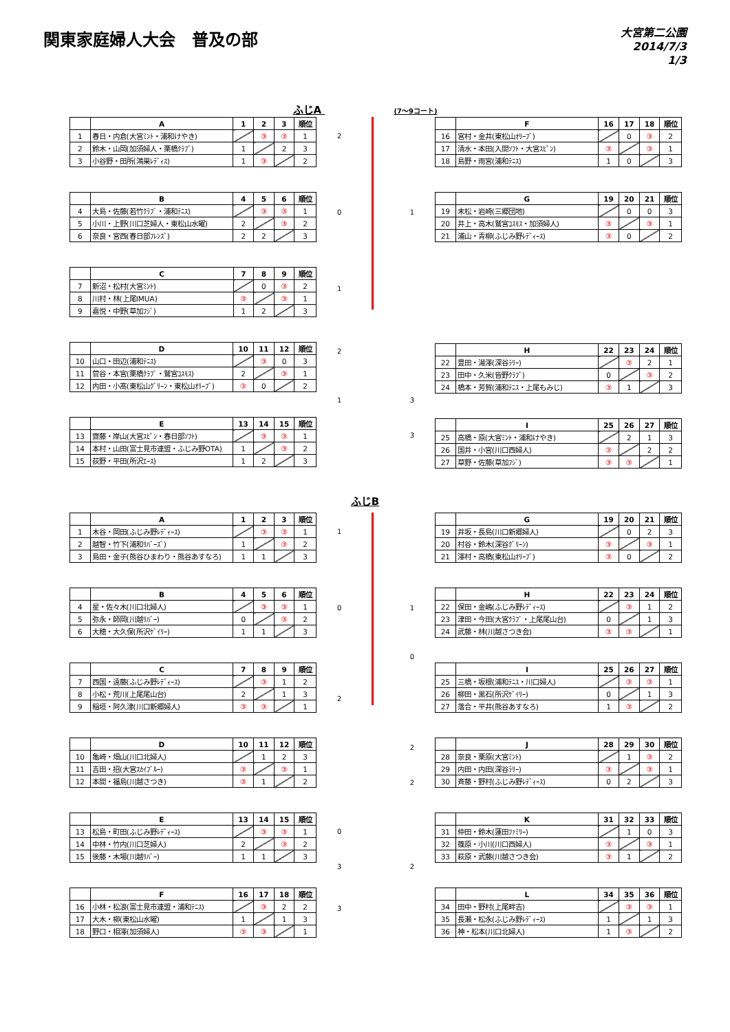関東家庭婦人大会　普及の部
大宮第二公園
2014/7/3
1/3
ふじA (7～9コート)
| | A | 1 | 2 | 3 | 順位 |
| --- | --- | --- | --- | --- | --- |
| 1 | 春日・内倉(大宮ﾐﾝﾄ・浦和けやき) | | ③ | ③ | 1 |
| 2 | 鈴木・山岡(加須婦人・栗橋ｸﾗﾌﾞ) | 1 | | 2 | 3 |
| 3 | 小谷野・田所(鴻巣ﾚﾃﾞｨｽ) | 1 | ③ | | 2 |
| | B | 4 | 5 | 6 | 順位 |
| --- | --- | --- | --- | --- | --- |
| 4 | 大島・佐藤(若竹ｸﾗﾌﾞ・浦和ﾃﾆｽ) | | ③ | ③ | 1 |
| 5 | 小川・上野(川口芝婦人・東松山水曜) | 2 | | ③ | 2 |
| 6 | 奈良・宮西(春日部ﾌﾚﾝｽﾞ) | 2 | 2 | | 3 |
| | C | 7 | 8 | 9 | 順位 |
| --- | --- | --- | --- | --- | --- |
| 7 | 新沼・松村(大宮ﾐﾝﾄ) | | 0 | ③ | 2 |
| 8 | 川村・林(上尾IMUA) | ③ | | ③ | 1 |
| 9 | 嘉悦・中野(草加ﾌｼﾞ) | 1 | 2 | | 3 |
| | D | 10 | 11 | 12 | 順位 |
| --- | --- | --- | --- | --- | --- |
| 10 | 山口・田辺(浦和ﾃﾆｽ) | | ③ | 0 | 3 |
| 11 | 菅谷・本宮(栗橋ｸﾗﾌﾞ・鷲宮ｺｽﾓｽ) | 2 | | ③ | 1 |
| 12 | 内田・小髙(東松山ｸﾞﾘｰﾝ・東松山ｵﾘｰﾌﾞ) | ③ | 0 | | 2 |
| | E | 13 | 14 | 15 | 順位 |
| --- | --- | --- | --- | --- | --- |
| 13 | 齋藤・岸山(大宮ｽﾋﾟﾝ・春日部ｿﾌﾄ) | | ③ | ③ | 1 |
| 14 | 本村・山田(富士見市連盟・ふじみ野OTA) | 1 | | ③ | 2 |
| 15 | 荻野・平田(所沢ｴｰｽ) | 1 | 2 | | 3 |
2
0 1
1
2
1 3
3
| | F | 16 | 17 | 18 | 順位 |
| --- | --- | --- | --- | --- | --- |
| 16 | 宮村・金井(東松山ｵﾘｰﾌﾞ) | | 0 | ③ | 2 |
| 17 | 清水・本田(入間ｿﾌﾄ・大宮ｽﾋﾟﾝ) | ③ | | ③ | 1 |
| 18 | 島野・雨宮(浦和ﾃﾆｽ) | 1 | 0 | | 3 |
| | G | 19 | 20 | 21 | 順位 |
| --- | --- | --- | --- | --- | --- |
| 19 | 末松・岩崎(三郷団地) | | 0 | 0 | 3 |
| 20 | 井上・高木(鷲宮ｺｽﾓｽ・加須婦人) | ③ | | ③ | 1 |
| 21 | 浦山・青柳(ふじみ野ﾚﾃﾞｨｰｽ) | ③ | 0 | | 2 |
| | H | 22 | 23 | 24 | 順位 |
| --- | --- | --- | --- | --- | --- |
| 22 | 豊田・湯澤(深谷ﾗﾘｰ) | | ③ | 2 | 1 |
| 23 | 田中・久米(皆野ｸﾗﾌﾞ) | 0 | | ③ | 2 |
| 24 | 橋本・芳賀(浦和ﾃﾆｽ・上尾もみじ) | ③ | 1 | | 3 |
| | I | 25 | 26 | 27 | 順位 |
| --- | --- | --- | --- | --- | --- |
| 25 | 高橋・原(大宮ﾐﾝﾄ・浦和けやき) | | 2 | 1 | 3 |
| 26 | 国井・小宮(川口西婦人) | ③ | | 2 | 2 |
| 27 | 草野・佐藤(草加ﾌｼﾞ) | ③ | ③ | | 1 |
ふじB
| | A | 1 | 2 | 3 | 順位 |
| --- | --- | --- | --- | --- | --- |
| 1 | 木谷・岡田(ふじみ野ﾚﾃﾞｨｰｽ) | | ③ | ③ | 1 |
| 2 | 越智・竹下(浦和ﾘﾊﾞｰｽﾞ) | 1 | | ③ | 2 |
| 3 | 島田・金子(熊谷ひまわり・熊谷あすなろ) | 1 | 1 | | 3 |
| | B | 4 | 5 | 6 | 順位 |
| --- | --- | --- | --- | --- | --- |
| 4 | 星・佐々木(川口北婦人) | | ③ | ③ | 1 |
| 5 | 弥永・師岡(川越ﾘﾊﾞｰ) | 0 | | ③ | 2 |
| 6 | 大穂・大久保(所沢ｹﾞｲﾘｰ) | 1 | 1 | | 3 |
| | C | 7 | 8 | 9 | 順位 |
| --- | --- | --- | --- | --- | --- |
| 7 | 西国・遠藤(ふじみ野ﾚﾃﾞｨｰｽ) | | ③ | 1 | 2 |
| 8 | 小松・荒川(上尾尾山台) | 2 | | 1 | 3 |
| 9 | 稲垣・阿久津(川口新郷婦人) | ③ | ③ | | 1 |
| | D | 10 | 11 | 12 | 順位 |
| --- | --- | --- | --- | --- | --- |
| 10 | 亀崎・畑山(川口北婦人) | | 1 | 2 | 3 |
| 11 | 吉田・招(大宮ｽｶｲﾌﾞﾙｰ) | ③ | | ③ | 1 |
| 12 | 本間・福島(川越さつき) | ③ | 1 | | 2 |
| | E | 13 | 14 | 15 | 順位 |
| --- | --- | --- | --- | --- | --- |
| 13 | 松島・町田(ふじみ野ﾚﾃﾞｨｰｽ) | | ③ | ③ | 1 |
| 14 | 中林・竹内(川口芝婦人) | 2 | | ③ | 2 |
| 15 | 後藤・木場(川越ﾘﾊﾞｰ) | 1 | 1 | | 3 |
| | F | 16 | 17 | 18 | 順位 |
| --- | --- | --- | --- | --- | --- |
| 16 | 小林・松浪(富士見市連盟・浦和ﾃﾆｽ) | | ③ | 2 | 2 |
| 17 | 大木・柳(東松山水曜) | 1 | | 1 | 3 |
| 18 | 野口・相澤(加須婦人) | ③ | ③ | | 1 |
1
0 1
0
2
2
2
0
3 2
3
| | G | 19 | 20 | 21 | 順位 |
| --- | --- | --- | --- | --- | --- |
| 19 | 井坂・長島(川口新郷婦人) | | 0 | 2 | 3 |
| 20 | 村谷・鈴木(深谷ｸﾞﾘｰﾝ) | ③ | | ③ | 1 |
| 21 | 澤村・高橋(東松山ｵﾘｰﾌﾞ) | ③ | 0 | | 2 |
| | H | 22 | 23 | 24 | 順位 |
| --- | --- | --- | --- | --- | --- |
| 22 | 保田・金嶋(ふじみ野ﾚﾃﾞｨｰｽ) | | ③ | 1 | 2 |
| 23 | 津田・今田(大宮ｸﾗﾌﾞ・上尾尾山台) | 0 | | 1 | 3 |
| 24 | 武藤・林(川越さつき会) | ③ | ③ | | 1 |
| | I | 25 | 26 | 27 | 順位 |
| --- | --- | --- | --- | --- | --- |
| 25 | 三橋・坂根(浦和ﾃﾆｽ・川口婦人) | | ③ | ③ | 1 |
| 26 | 柳田・黒石(所沢ｹﾞｲﾘｰ) | 0 | | 1 | 3 |
| 27 | 落合・平井(熊谷あすなろ) | 1 | ③ | | 2 |
| | J | 28 | 29 | 30 | 順位 |
| --- | --- | --- | --- | --- | --- |
| 28 | 奈良・栗原(大宮ﾐﾝﾄ) | | 1 | ③ | 2 |
| 29 | 内田・内田(深谷ﾗﾘｰ) | ③ | | ③ | 1 |
| 30 | 斉藤・野村(ふじみ野ﾚﾃﾞｨｰｽ) | 0 | 2 | | 3 |
| | K | 31 | 32 | 33 | 順位 |
| --- | --- | --- | --- | --- | --- |
| 31 | 仲田・鈴木(蓮田ﾌｧﾐﾘｰ) | | 1 | 0 | 3 |
| 32 | 篠原・小川(川口西婦人) | ③ | | ③ | 1 |
| 33 | 萩原・武藤(川越さつき会) | ③ | 1 | | 2 |
| | L | 34 | 35 | 36 | 順位 |
| --- | --- | --- | --- | --- | --- |
| 34 | 田中・野村(上尾畔吉) | | ③ | ③ | 1 |
| 35 | 長瀬・松永(ふじみ野ﾚﾃﾞｨｰｽ) | 1 | | 1 | 3 |
| 36 | 神・松本(川口北婦人) | 1 | ③ | | 2 |